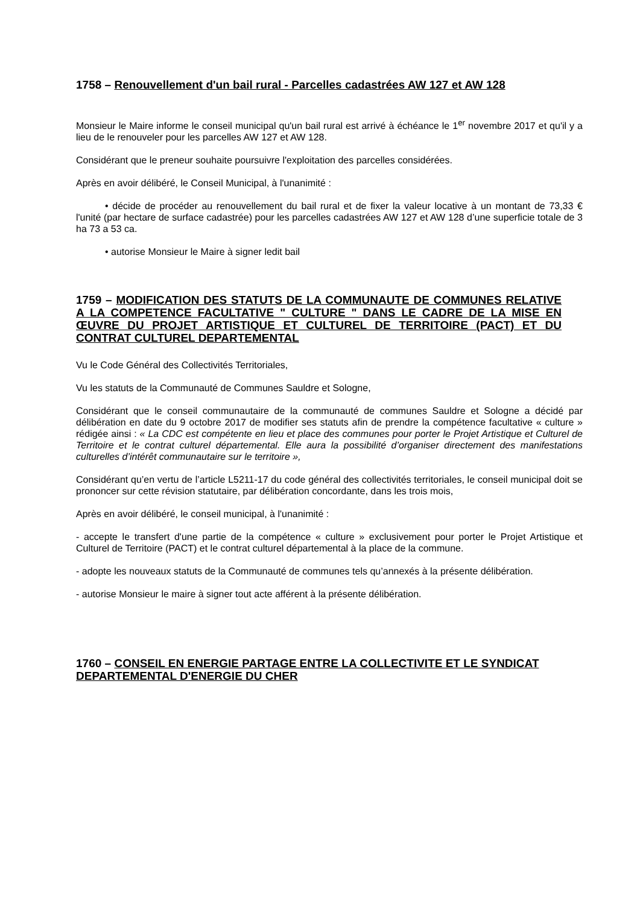1758 – Renouvellement d'un bail rural - Parcelles cadastrées AW 127 et AW 128
Monsieur le Maire informe le conseil municipal qu'un bail rural est arrivé à échéance le 1<sup>er</sup> novembre 2017 et qu'il y a lieu de le renouveler pour les parcelles AW 127 et AW 128.
Considérant que le preneur souhaite poursuivre l'exploitation des parcelles considérées.
Après en avoir délibéré, le Conseil Municipal, à l'unanimité :
• décide de procéder au renouvellement du bail rural et de fixer la valeur locative à un montant de 73,33 € l'unité (par hectare de surface cadastrée) pour les parcelles cadastrées AW 127 et AW 128 d’une superficie totale de 3 ha 73 a 53 ca.
• autorise Monsieur le Maire à signer ledit bail
1759 – MODIFICATION DES STATUTS DE LA COMMUNAUTE DE COMMUNES RELATIVE A LA COMPETENCE FACULTATIVE " CULTURE " DANS LE CADRE DE LA MISE EN ŒUVRE DU PROJET ARTISTIQUE ET CULTUREL DE TERRITOIRE (PACT) ET DU CONTRAT CULTUREL DEPARTEMENTAL
Vu le Code Général des Collectivités Territoriales,
Vu les statuts de la Communauté de Communes Sauldre et Sologne,
Considérant que le conseil communautaire de la communauté de communes Sauldre et Sologne a décidé par délibération en date du 9 octobre 2017 de modifier ses statuts afin de prendre la compétence facultative « culture » rédigée ainsi : « La CDC est compétente en lieu et place des communes pour porter le Projet Artistique et Culturel de Territoire et le contrat culturel départemental. Elle aura la possibilité d’organiser directement des manifestations culturelles d’intérêt communautaire sur le territoire »,
Considérant qu’en vertu de l’article L5211-17 du code général des collectivités territoriales, le conseil municipal doit se prononcer sur cette révision statutaire, par délibération concordante, dans les trois mois,
Après en avoir délibéré, le conseil municipal, à l'unanimité :
- accepte le transfert d'une partie de la compétence « culture » exclusivement pour porter le Projet Artistique et Culturel de Territoire (PACT) et le contrat culturel départemental à la place de la commune.
- adopte les nouveaux statuts de la Communauté de communes tels qu’annexés à la présente délibération.
- autorise Monsieur le maire à signer tout acte afférent à la présente délibération.
1760 – CONSEIL EN ENERGIE PARTAGE ENTRE LA COLLECTIVITE ET LE SYNDICAT DEPARTEMENTAL D'ENERGIE DU CHER